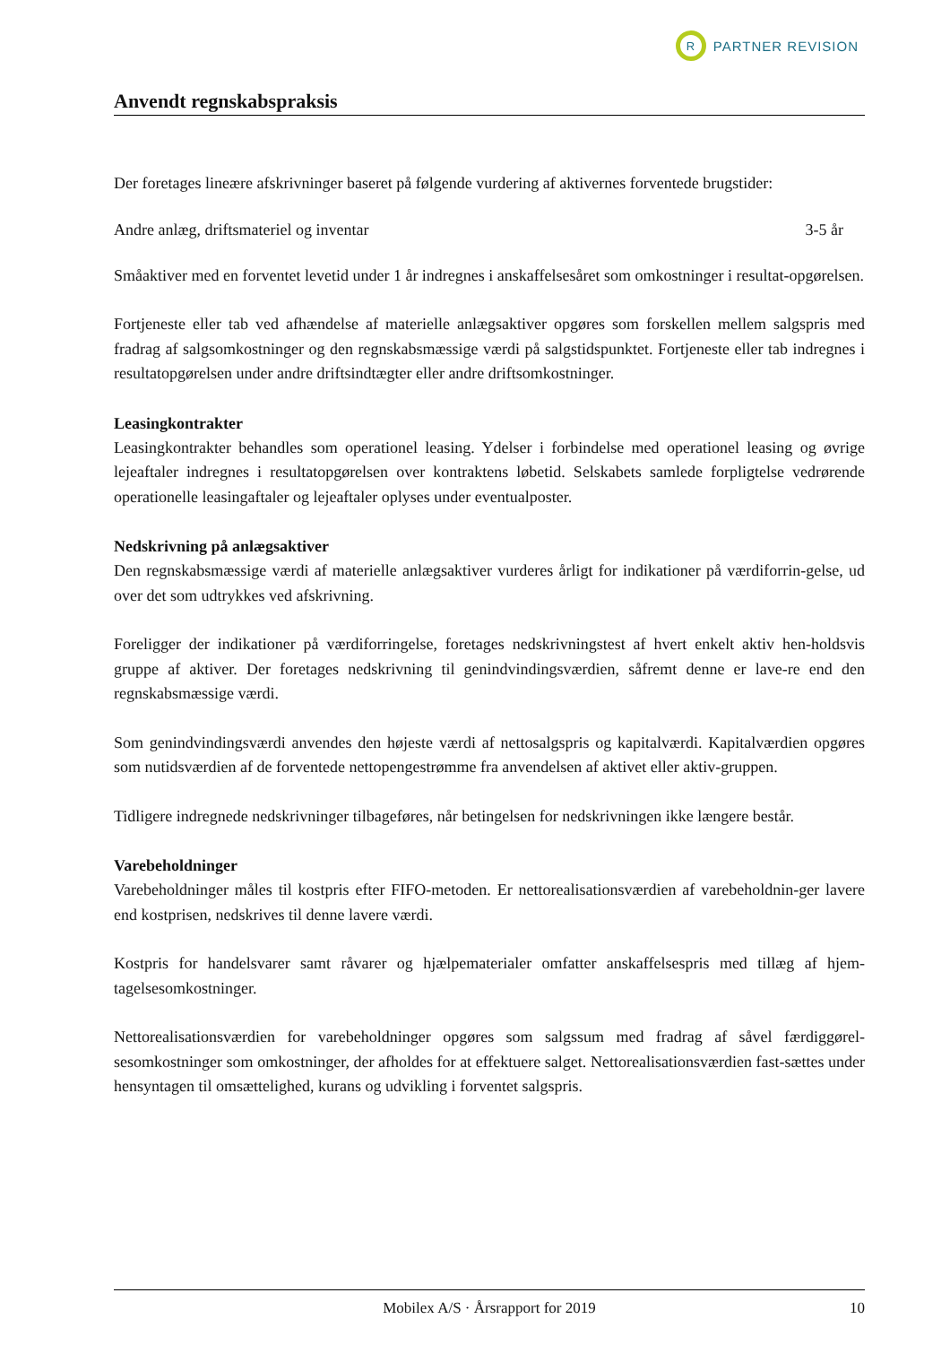R
PARTNER REVISION
Anvendt regnskabspraksis
Der foretages lineære afskrivninger baseret på følgende vurdering af aktivernes forventede brugstider:
Andre anlæg, driftsmateriel og inventar 3-5 år
Småaktiver med en forventet levetid under 1 år indregnes i anskaffelsesåret som omkostninger i resultat-opgørelsen.
Fortjeneste eller tab ved afhændelse af materielle anlægsaktiver opgøres som forskellen mellem salgspris med fradrag af salgsomkostninger og den regnskabsmæssige værdi på salgstidspunktet. Fortjeneste eller tab indregnes i resultatopgørelsen under andre driftsindtægter eller andre driftsomkostninger.
Leasingkontrakter
Leasingkontrakter behandles som operationel leasing. Ydelser i forbindelse med operationel leasing og øvrige lejeaftaler indregnes i resultatopgørelsen over kontraktens løbetid. Selskabets samlede forpligtelse vedrørende operationelle leasingaftaler og lejeaftaler oplyses under eventualposter.
Nedskrivning på anlægsaktiver
Den regnskabsmæssige værdi af materielle anlægsaktiver vurderes årligt for indikationer på værdiforrin-gelse, ud over det som udtrykkes ved afskrivning.
Foreligger der indikationer på værdiforringelse, foretages nedskrivningstest af hvert enkelt aktiv hen-holdsvis gruppe af aktiver. Der foretages nedskrivning til genindvindingsværdien, såfremt denne er lave-re end den regnskabsmæssige værdi.
Som genindvindingsværdi anvendes den højeste værdi af nettosalgspris og kapitalværdi. Kapitalværdien opgøres som nutidsværdien af de forventede nettopengestrømme fra anvendelsen af aktivet eller aktiv-gruppen.
Tidligere indregnede nedskrivninger tilbageføres, når betingelsen for nedskrivningen ikke længere består.
Varebeholdninger
Varebeholdninger måles til kostpris efter FIFO-metoden. Er nettorealisationsværdien af varebeholdnin-ger lavere end kostprisen, nedskrives til denne lavere værdi.
Kostpris for handelsvarer samt råvarer og hjælpematerialer omfatter anskaffelsespris med tillæg af hjem-tagelsesomkostninger.
Nettorealisationsværdien for varebeholdninger opgøres som salgssum med fradrag af såvel færdiggørel-sesomkostninger som omkostninger, der afholdes for at effektuere salget. Nettorealisationsværdien fast-sættes under hensyntagen til omsættelighed, kurans og udvikling i forventet salgspris.
Mobilex A/S · Årsrapport for 2019 10